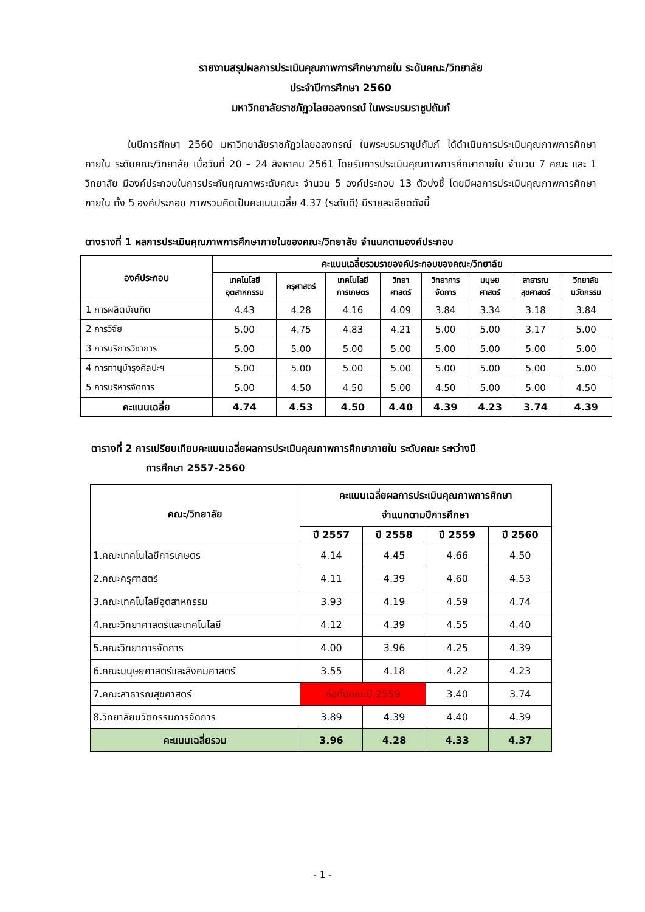รายงานสรุปผลการประเมินคุณภาพการศึกษาภายใน ระดับคณะ/วิทยาลัย
ประจำปีการศึกษา 2560
มหาวิทยาลัยราชภัฏวไลยอลงกรณ์ ในพระบรมราชูปถัมภ์
ในปีการศึกษา 2560 มหาวิทยาลัยราชภัฏวไลยอลงกรณ์ ในพระบรมราชูปถัมภ์ ได้ดำเนินการประเมินคุณภาพการศึกษาภายใน ระดับคณะ/วิทยาลัย เมื่อวันที่ 20 – 24 สิงหาคม 2561 โดยรับการประเมินคุณภาพการศึกษาภายใน จำนวน 7 คณะ และ 1 วิทยาลัย มีองค์ประกอบในการประกันคุณภาพระดับคณะ จำนวน 5 องค์ประกอบ 13 ตัวบ่งชี้ โดยมีผลการประเมินคุณภาพการศึกษาภายใน ทั้ง 5 องค์ประกอบ ภาพรวมคิดเป็นคะแนนเฉลี่ย 4.37 (ระดับดี) มีรายละเอียดดังนี้
ตางรางที่ 1 ผลการประเมินคุณภาพการศึกษาภายในของคณะ/วิทยาลัย จำแนกตามองค์ประกอบ
| องค์ประกอบ | คะแนนเฉลี่ยรวมรายองค์ประกอบของคณะ/วิทยาลัย | | | | | | | |
| --- | --- | --- | --- | --- | --- | --- | --- | --- |
| | เทคโนโลยี อุตสาหกรรม | ครุศาสตร์ | เทคโนโลยี การเกษตร | วิทยา ศาสตร์ | วิทยาการ จัดการ | มนุษย ศาสตร์ | สาธารณ สุขศาสตร์ | วิทยาลัย นวัตกรรม |
| 1 การผลิตบัณฑิต | 4.43 | 4.28 | 4.16 | 4.09 | 3.84 | 3.34 | 3.18 | 3.84 |
| 2 การวิจัย | 5.00 | 4.75 | 4.83 | 4.21 | 5.00 | 5.00 | 3.17 | 5.00 |
| 3 การบริการวิชาการ | 5.00 | 5.00 | 5.00 | 5.00 | 5.00 | 5.00 | 5.00 | 5.00 |
| 4 การทำนุบำรุงศิลปะฯ | 5.00 | 5.00 | 5.00 | 5.00 | 5.00 | 5.00 | 5.00 | 5.00 |
| 5 การบริหารจัดการ | 5.00 | 4.50 | 4.50 | 5.00 | 4.50 | 5.00 | 5.00 | 4.50 |
| คะแนนเฉลี่ย | 4.74 | 4.53 | 4.50 | 4.40 | 4.39 | 4.23 | 3.74 | 4.39 |
ตารางที่ 2 การเปรียบเทียบคะแนนเฉลี่ยผลการประเมินคุณภาพการศึกษาภายใน ระดับคณะ ระหว่างปี
การศึกษา 2557-2560
| คณะ/วิทยาลัย | คะแนนเฉลี่ยผลการประเมินคุณภาพการศึกษา จำแนกตามปีการศึกษา | | | |
| --- | --- | --- | --- | --- |
| | ปี 2557 | ปี 2558 | ปี 2559 | ปี 2560 |
| 1.คณะเทคโนโลยีการเกษตร | 4.14 | 4.45 | 4.66 | 4.50 |
| 2.คณะครุศาสตร์ | 4.11 | 4.39 | 4.60 | 4.53 |
| 3.คณะเทคโนโลยีอุตสาหกรรม | 3.93 | 4.19 | 4.59 | 4.74 |
| 4.คณะวิทยาศาสตร์และเทคโนโลยี | 4.12 | 4.39 | 4.55 | 4.40 |
| 5.คณะวิทยาการจัดการ | 4.00 | 3.96 | 4.25 | 4.39 |
| 6.คณะมนุษยศาสตร์และสังคมศาสตร์ | 3.55 | 4.18 | 4.22 | 4.23 |
| 7.คณะสาธารณสุขศาสตร์ | ก่อตั้งคณะปี 2559 | | 3.40 | 3.74 |
| 8.วิทยาลัยนวัตกรรมการจัดการ | 3.89 | 4.39 | 4.40 | 4.39 |
| คะแนนเฉลี่ยรวม | 3.96 | 4.28 | 4.33 | 4.37 |
- 1 -